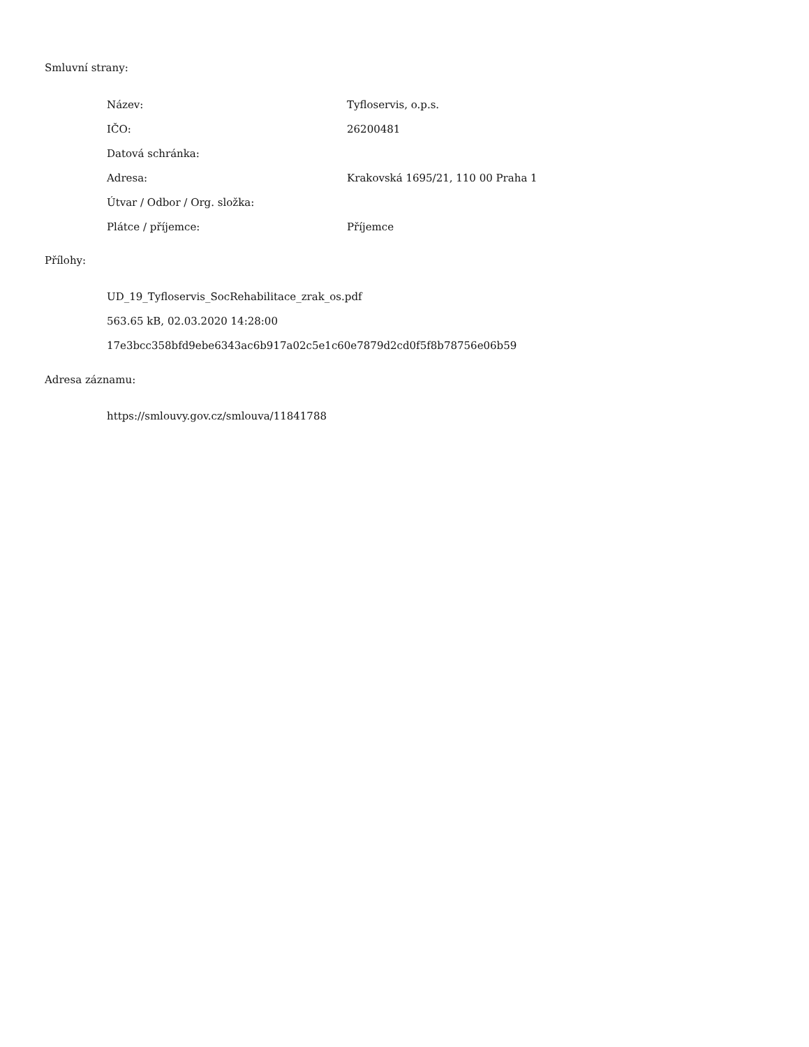Smluvní strany:
| Název: | Tyfloservis, o.p.s. |
| IČO: | 26200481 |
| Datová schránka: | |
| Adresa: | Krakovská 1695/21, 110 00 Praha 1 |
| Útvar / Odbor / Org. složka: | |
| Plátce / příjemce: | Příjemce |
Přílohy:
UD_19_Tyfloservis_SocRehabilitace_zrak_os.pdf
563.65 kB, 02.03.2020 14:28:00
17e3bcc358bfd9ebe6343ac6b917a02c5e1c60e7879d2cd0f5f8b78756e06b59
Adresa záznamu:
https://smlouvy.gov.cz/smlouva/11841788